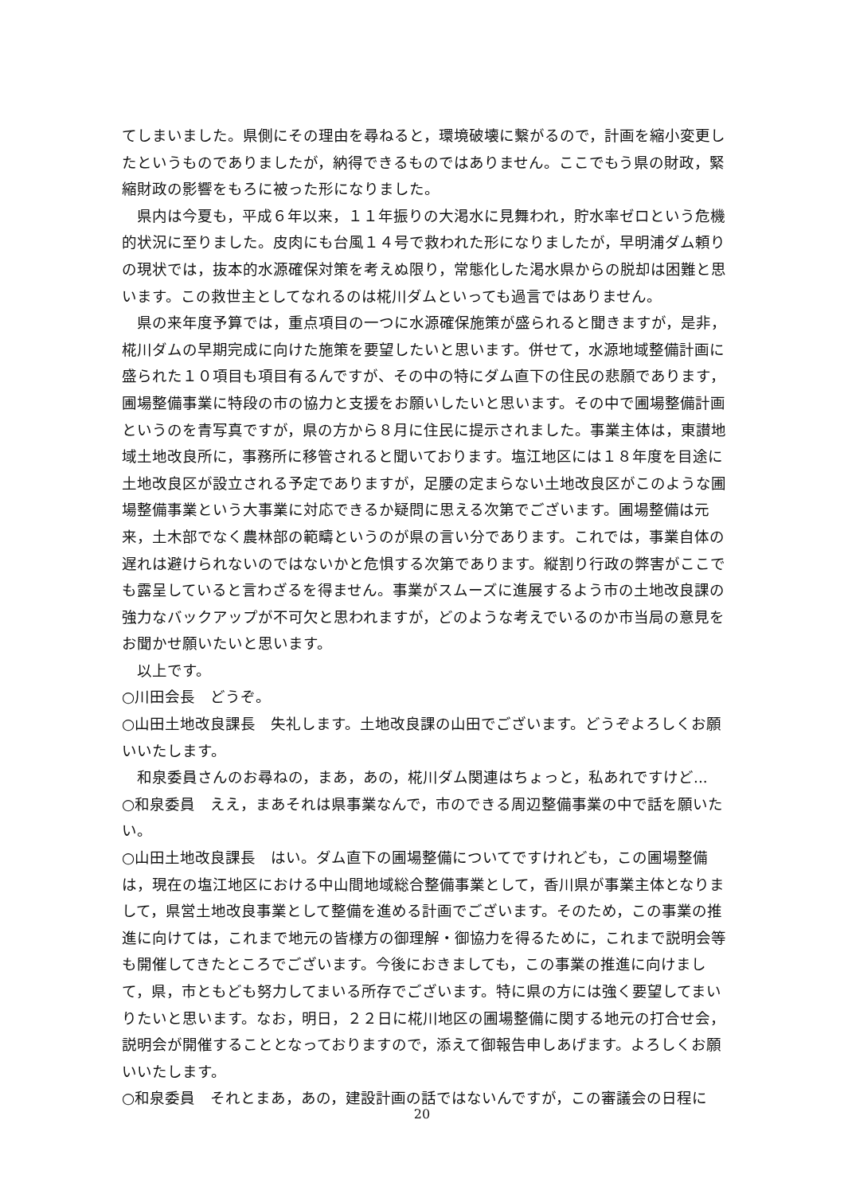てしまいました。県側にその理由を尋ねると，環境破壊に繋がるので，計画を縮小変更したというものでありましたが，納得できるものではありません。ここでもう県の財政，緊縮財政の影響をもろに被った形になりました。
　県内は今夏も，平成６年以来，１１年振りの大渇水に見舞われ，貯水率ゼロという危機的状況に至りました。皮肉にも台風１４号で救われた形になりましたが，早明浦ダム頼りの現状では，抜本的水源確保対策を考えぬ限り，常態化した渇水県からの脱却は困難と思います。この救世主としてなれるのは椛川ダムといっても過言ではありません。
　県の来年度予算では，重点項目の一つに水源確保施策が盛られると聞きますが，是非，椛川ダムの早期完成に向けた施策を要望したいと思います。併せて，水源地域整備計画に盛られた１０項目も項目有るんですが、その中の特にダム直下の住民の悲願であります，圃場整備事業に特段の市の協力と支援をお願いしたいと思います。その中で圃場整備計画というのを青写真ですが，県の方から８月に住民に提示されました。事業主体は，東讃地域土地改良所に，事務所に移管されると聞いております。塩江地区には１８年度を目途に土地改良区が設立される予定でありますが，足腰の定まらない土地改良区がこのような圃場整備事業という大事業に対応できるか疑問に思える次第でございます。圃場整備は元来，土木部でなく農林部の範疇というのが県の言い分であります。これでは，事業自体の遅れは避けられないのではないかと危惧する次第であります。縦割り行政の弊害がここでも露呈していると言わざるを得ません。事業がスムーズに進展するよう市の土地改良課の強力なバックアップが不可欠と思われますが，どのような考えでいるのか市当局の意見をお聞かせ願いたいと思います。
　以上です。
○川田会長　どうぞ。
○山田土地改良課長　失礼します。土地改良課の山田でございます。どうぞよろしくお願いいたします。
　和泉委員さんのお尋ねの，まあ，あの，椛川ダム関連はちょっと，私あれですけど...
○和泉委員　ええ，まあそれは県事業なんで，市のできる周辺整備事業の中で話を願いたい。
○山田土地改良課長　はい。ダム直下の圃場整備についてですけれども，この圃場整備は，現在の塩江地区における中山間地域総合整備事業として，香川県が事業主体となりまして，県営土地改良事業として整備を進める計画でございます。そのため，この事業の推進に向けては，これまで地元の皆様方の御理解・御協力を得るために，これまで説明会等も開催してきたところでございます。今後におきましても，この事業の推進に向けまして，県，市ともども努力してまいる所存でございます。特に県の方には強く要望してまいりたいと思います。なお，明日，２２日に椛川地区の圃場整備に関する地元の打合せ会，説明会が開催することとなっておりますので，添えて御報告申しあげます。よろしくお願いいたします。
○和泉委員　それとまあ，あの，建設計画の話ではないんですが，この審議会の日程に
20